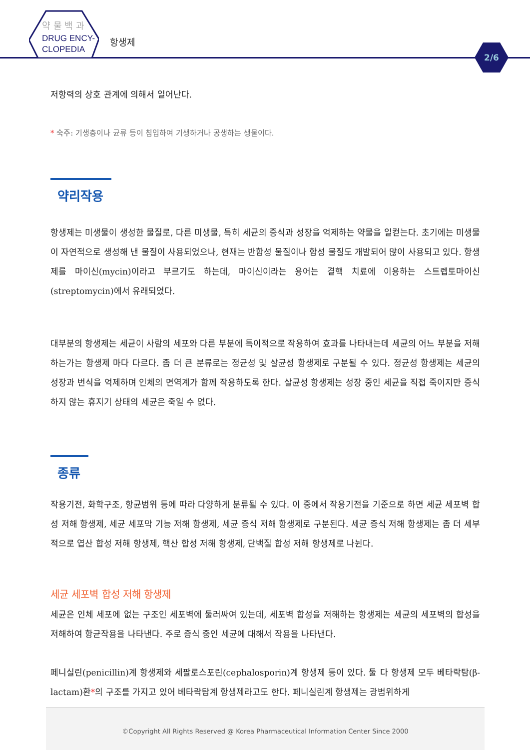약 물 백 과
DRUG ENCY-
CLOPEDIA
항생제
2/6
저항력의 상호 관계에 의해서 일어난다.
* 숙주: 기생충이나 균류 등이 침입하여 기생하거나 공생하는 생물이다.
약리작용
항생제는 미생물이 생성한 물질로, 다른 미생물, 특히 세균의 증식과 성장을 억제하는 약물을 일컫는다. 초기에는 미생물이 자연적으로 생성해 낸 물질이 사용되었으나, 현재는 반합성 물질이나 합성 물질도 개발되어 많이 사용되고 있다. 항생제를 마이신(mycin)이라고 부르기도 하는데, 마이신이라는 용어는 결핵 치료에 이용하는 스트렙토마이신(streptomycin)에서 유래되었다.
대부분의 항생제는 세균이 사람의 세포와 다른 부분에 특이적으로 작용하여 효과를 나타내는데 세균의 어느 부분을 저해하는가는 항생제 마다 다르다. 좀 더 큰 분류로는 정균성 및 살균성 항생제로 구분될 수 있다. 정균성 항생제는 세균의 성장과 번식을 억제하며 인체의 면역계가 함께 작용하도록 한다. 살균성 항생제는 성장 중인 세균을 직접 죽이지만 증식하지 않는 휴지기 상태의 세균은 죽일 수 없다.
종류
작용기전, 화학구조, 항균범위 등에 따라 다양하게 분류될 수 있다. 이 중에서 작용기전을 기준으로 하면 세균 세포벽 합성 저해 항생제, 세균 세포막 기능 저해 항생제, 세균 증식 저해 항생제로 구분된다. 세균 증식 저해 항생제는 좀 더 세부적으로 엽산 합성 저해 항생제, 핵산 합성 저해 항생제, 단백질 합성 저해 항생제로 나뉜다.
세균 세포벽 합성 저해 항생제
세균은 인체 세포에 없는 구조인 세포벽에 둘러싸여 있는데, 세포벽 합성을 저해하는 항생제는 세균의 세포벽의 합성을 저해하여 항균작용을 나타낸다. 주로 증식 중인 세균에 대해서 작용을 나타낸다.
페니실린(penicillin)계 항생제와 세팔로스포린(cephalosporin)계 항생제 등이 있다. 둘 다 항생제 모두 베타락탐(β-lactam)환*의 구조를 가지고 있어 베타락탐계 항생제라고도 한다. 페니실린계 항생제는 광범위하게
©Copyright All Rights Reserved @ Korea Pharmaceutical Information Center Since 2000